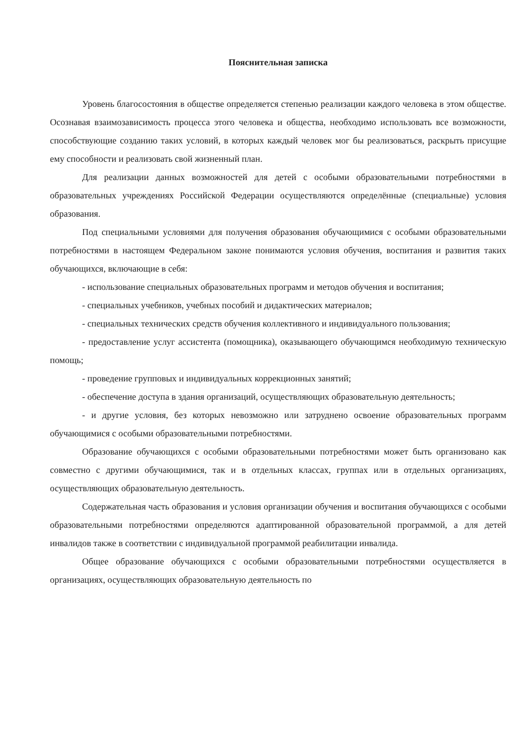Пояснительная записка
Уровень благосостояния в обществе определяется степенью реализации каждого человека в этом обществе. Осознавая взаимозависимость процесса этого человека и общества, необходимо использовать все возможности, способствующие созданию таких условий, в которых каждый человек мог бы реализоваться, раскрыть присущие ему способности и реализовать свой жизненный план.
Для реализации данных возможностей для детей с особыми образовательными потребностями в образовательных учреждениях Российской Федерации осуществляются определённые (специальные) условия образования.
Под специальными условиями для получения образования обучающимися с особыми образовательными потребностями в настоящем Федеральном законе понимаются условия обучения, воспитания и развития таких обучающихся, включающие в себя:
- использование специальных образовательных программ и методов обучения и воспитания;
- специальных учебников, учебных пособий и дидактических материалов;
- специальных технических средств обучения коллективного и индивидуального пользования;
- предоставление услуг ассистента (помощника), оказывающего обучающимся необходимую техническую помощь;
- проведение групповых и индивидуальных коррекционных занятий;
- обеспечение доступа в здания организаций, осуществляющих образовательную деятельность;
- и другие условия, без которых невозможно или затруднено освоение образовательных программ обучающимися с особыми образовательными потребностями.
Образование обучающихся с особыми образовательными потребностями может быть организовано как совместно с другими обучающимися, так и в отдельных классах, группах или в отдельных организациях, осуществляющих образовательную деятельность.
Содержательная часть образования и условия организации обучения и воспитания обучающихся с особыми образовательными потребностями определяются адаптированной образовательной программой, а для детей инвалидов также в соответствии с индивидуальной программой реабилитации инвалида.
Общее образование обучающихся с особыми образовательными потребностями осуществляется в организациях, осуществляющих образовательную деятельность по